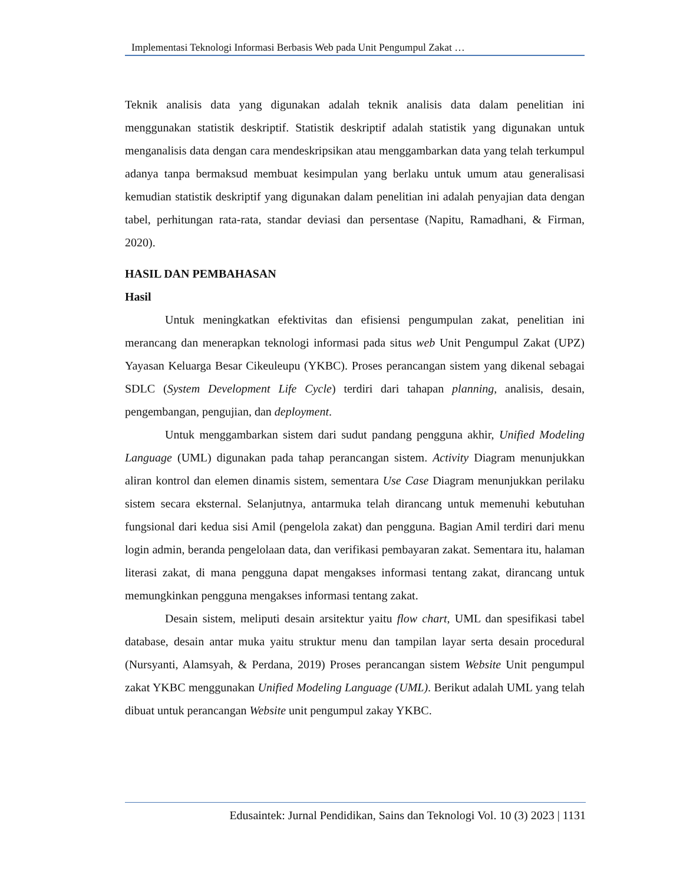Implementasi Teknologi Informasi Berbasis Web pada Unit Pengumpul Zakat …
Teknik analisis data yang digunakan adalah teknik analisis data dalam penelitian ini menggunakan statistik deskriptif. Statistik deskriptif adalah statistik yang digunakan untuk menganalisis data dengan cara mendeskripsikan atau menggambarkan data yang telah terkumpul adanya tanpa bermaksud membuat kesimpulan yang berlaku untuk umum atau generalisasi kemudian statistik deskriptif yang digunakan dalam penelitian ini adalah penyajian data dengan tabel, perhitungan rata-rata, standar deviasi dan persentase (Napitu, Ramadhani, & Firman, 2020).
HASIL DAN PEMBAHASAN
Hasil
Untuk meningkatkan efektivitas dan efisiensi pengumpulan zakat, penelitian ini merancang dan menerapkan teknologi informasi pada situs web Unit Pengumpul Zakat (UPZ) Yayasan Keluarga Besar Cikeuleupu (YKBC). Proses perancangan sistem yang dikenal sebagai SDLC (System Development Life Cycle) terdiri dari tahapan planning, analisis, desain, pengembangan, pengujian, dan deployment.
Untuk menggambarkan sistem dari sudut pandang pengguna akhir, Unified Modeling Language (UML) digunakan pada tahap perancangan sistem. Activity Diagram menunjukkan aliran kontrol dan elemen dinamis sistem, sementara Use Case Diagram menunjukkan perilaku sistem secara eksternal. Selanjutnya, antarmuka telah dirancang untuk memenuhi kebutuhan fungsional dari kedua sisi Amil (pengelola zakat) dan pengguna. Bagian Amil terdiri dari menu login admin, beranda pengelolaan data, dan verifikasi pembayaran zakat. Sementara itu, halaman literasi zakat, di mana pengguna dapat mengakses informasi tentang zakat, dirancang untuk memungkinkan pengguna mengakses informasi tentang zakat.
Desain sistem, meliputi desain arsitektur yaitu flow chart, UML dan spesifikasi tabel database, desain antar muka yaitu struktur menu dan tampilan layar serta desain procedural (Nursyanti, Alamsyah, & Perdana, 2019) Proses perancangan sistem Website Unit pengumpul zakat YKBC menggunakan Unified Modeling Language (UML). Berikut adalah UML yang telah dibuat untuk perancangan Website unit pengumpul zakay YKBC.
Edusaintek: Jurnal Pendidikan, Sains dan Teknologi Vol. 10 (3) 2023 | 1131